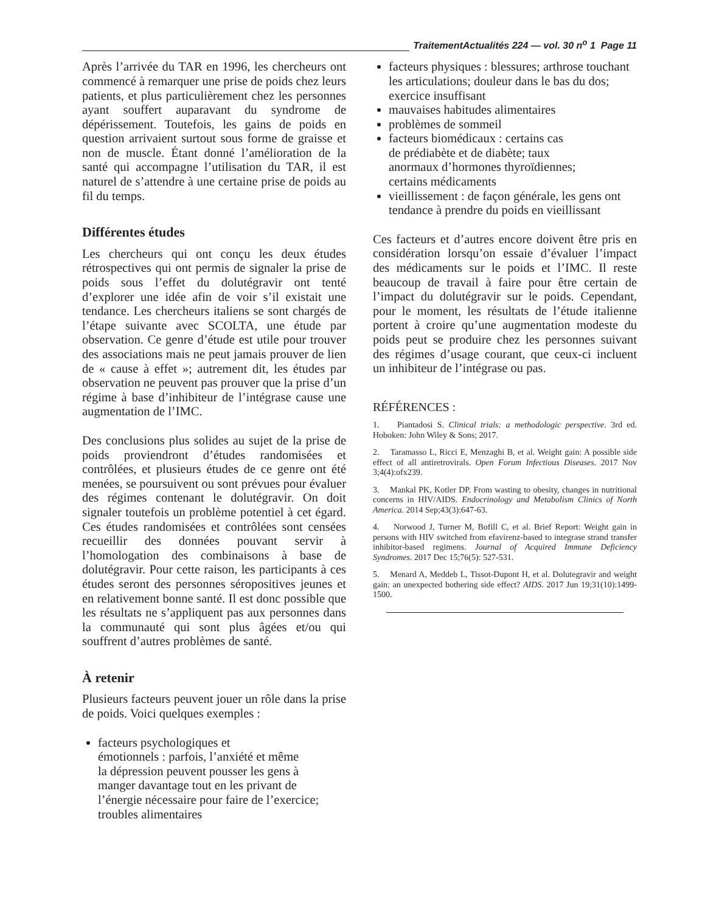TraitementActualités 224 — vol. 30 n<sup>o</sup> 1 Page 11
Après l’arrivée du TAR en 1996, les chercheurs ont commencé à remarquer une prise de poids chez leurs patients, et plus particulièrement chez les personnes ayant souffert auparavant du syndrome de dépérissement. Toutefois, les gains de poids en question arrivaient surtout sous forme de graisse et non de muscle. Étant donné l’amélioration de la santé qui accompagne l’utilisation du TAR, il est naturel de s’attendre à une certaine prise de poids au fil du temps.
Différentes études
Les chercheurs qui ont conçu les deux études rétrospectives qui ont permis de signaler la prise de poids sous l’effet du dolutégravir ont tenté d’explorer une idée afin de voir s’il existait une tendance. Les chercheurs italiens se sont chargés de l’étape suivante avec SCOLTA, une étude par observation. Ce genre d’étude est utile pour trouver des associations mais ne peut jamais prouver de lien de « cause à effet »; autrement dit, les études par observation ne peuvent pas prouver que la prise d’un régime à base d’inhibiteur de l’intégrase cause une augmentation de l’IMC.
Des conclusions plus solides au sujet de la prise de poids proviendront d’études randomisées et contrôlées, et plusieurs études de ce genre ont été menées, se poursuivent ou sont prévues pour évaluer des régimes contenant le dolutégravir. On doit signaler toutefois un problème potentiel à cet égard. Ces études randomisées et contrôlées sont censées recueillir des données pouvant servir à l’homologation des combinaisons à base de dolutégravir. Pour cette raison, les participants à ces études seront des personnes séropositives jeunes et en relativement bonne santé. Il est donc possible que les résultats ne s’appliquent pas aux personnes dans la communauté qui sont plus âgées et/ou qui souffrent d’autres problèmes de santé.
À retenir
Plusieurs facteurs peuvent jouer un rôle dans la prise de poids. Voici quelques exemples :
facteurs psychologiques et
émotionnels : parfois, l’anxiété et même
la dépression peuvent pousser les gens à
manger davantage tout en les privant de
l’énergie nécessaire pour faire de l’exercice;
troubles alimentaires
facteurs physiques : blessures; arthrose touchant les articulations; douleur dans le bas du dos; exercice insuffisant
mauvaises habitudes alimentaires
problèmes de sommeil
facteurs biomédicaux : certains cas
de prédiabète et de diabète; taux
anormaux d’hormones thyroïdiennes;
certains médicaments
vieillissement : de façon générale, les gens ont tendance à prendre du poids en vieillissant
Ces facteurs et d’autres encore doivent être pris en considération lorsqu’on essaie d’évaluer l’impact des médicaments sur le poids et l’IMC. Il reste beaucoup de travail à faire pour être certain de l’impact du dolutégravir sur le poids. Cependant, pour le moment, les résultats de l’étude italienne portent à croire qu’une augmentation modeste du poids peut se produire chez les personnes suivant des régimes d’usage courant, que ceux-ci incluent un inhibiteur de l’intégrase ou pas.
RÉFÉRENCES :
1. Piantadosi S. Clinical trials: a methodologic perspective. 3rd ed. Hoboken: John Wiley & Sons; 2017.
2. Taramasso L, Ricci E, Menzaghi B, et al. Weight gain: A possible side effect of all antiretrovirals. Open Forum Infectious Diseases. 2017 Nov 3;4(4):ofx239.
3. Mankal PK, Kotler DP. From wasting to obesity, changes in nutritional concerns in HIV/AIDS. Endocrinology and Metabolism Clinics of North America. 2014 Sep;43(3):647-63.
4. Norwood J, Turner M, Bofill C, et al. Brief Report: Weight gain in persons with HIV switched from efavirenz-based to integrase strand transfer inhibitor-based regimens. Journal of Acquired Immune Deficiency Syndromes. 2017 Dec 15;76(5): 527-531.
5. Menard A, Meddeb L, Tissot-Dupont H, et al. Dolutegravir and weight gain: an unexpected bothering side effect? AIDS. 2017 Jun 19;31(10):1499-1500.